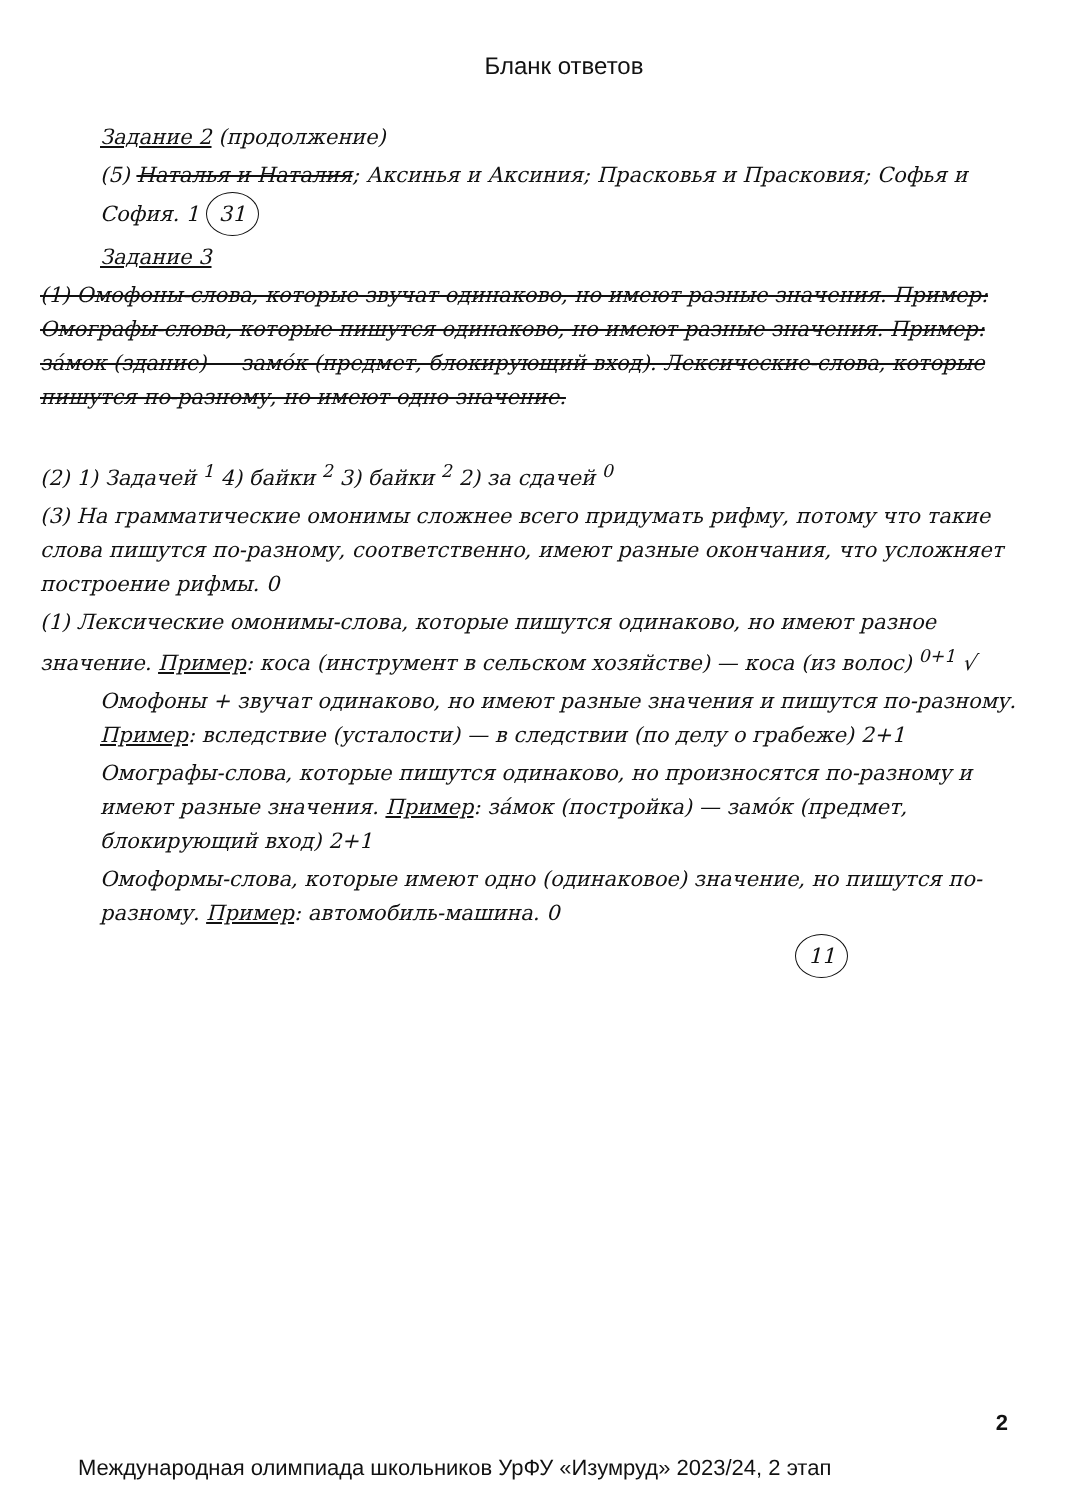Бланк ответов
Задание 2 (продолжение)
(5) Наталья и Наталия; Аксинья и Аксиния; Прасковья и Прасковия; Софья и София. 1 31
Задание 3
(1) Омофоны-слова, которые звучат одинаково, но имеют разные значения. Пример: Омографы-слова, которые пишутся одинаково, но имеют разные значения. Пример: за́мок (здание) — замо́к (предмет, блокирующий вход). Лексические-слова, которые пишутся по-разному, но имеют одно значение.
(2) 1) Задачей <sup>1</sup> 4) байки <sup>2</sup> 3) байки <sup>2</sup> 2) за сдачей <sup>0</sup>
(3) На грамматические омонимы сложнее всего придумать рифму, потому что такие слова пишутся по-разному, соответственно, имеют разные окончания, что усложняет построение рифмы. 0
(1) Лексические омонимы-слова, которые пишутся одинаково, но имеют разное значение. Пример: коса (инструмент в сельском хозяйстве) — коса (из волос) <sup>0+1</sup> √
Омофоны + звучат одинаково, но имеют разные значения и пишутся по-разному. Пример: вследствие (усталости) — в следствии (по делу о грабеже) 2+1
Омографы-слова, которые пишутся одинаково, но произносятся по-разному и имеют разные значения. Пример: за́мок (постройка) — замо́к (предмет, блокирующий вход) 2+1
Омоформы-слова, которые имеют одно (одинаковое) значение, но пишутся по-разному. Пример: автомобиль-машина. 0
11
2
Международная олимпиада школьников УрФУ «Изумруд» 2023/24, 2 этап